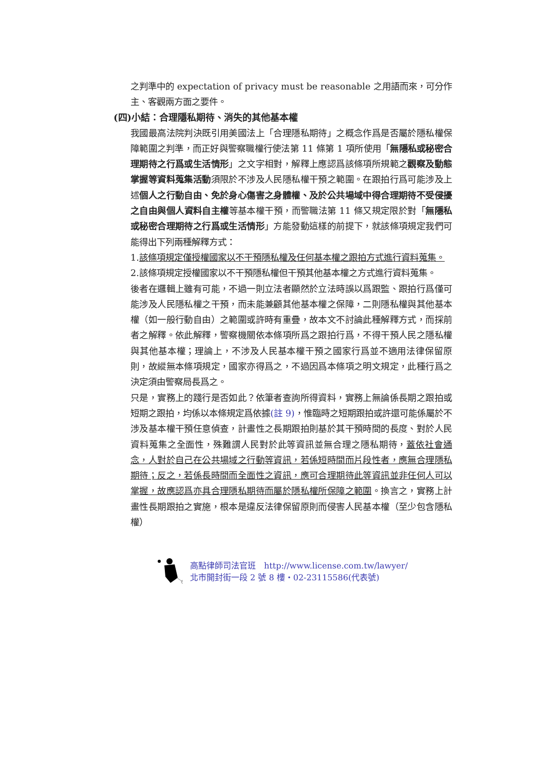之判準中的 expectation of privacy must be reasonable 之用語而來，可分作主、客觀兩方面之要件。
(四)小結：合理隱私期待、消失的其他基本權
我國最高法院判決既引用美國法上「合理隱私期待」之概念作爲是否屬於隱私權保障範圍之判準，而正好與警察職權行使法第 11 條第 1 項所使用「無隱私或秘密合理期待之行爲或生活情形」之文字相對，解釋上應認爲該條項所規範之觀察及動態掌握等資料蒐集活動須限於不涉及人民隱私權干預之範圍。在跟拍行爲可能涉及上述個人之行動自由、免於身心傷害之身體權、及於公共場域中得合理期待不受侵擾之自由與個人資料自主權等基本權干預，而警職法第 11 條又規定限於對「無隱私或秘密合理期待之行爲或生活情形」方能發動這樣的前提下，就該條項規定我們可能得出下列兩種解釋方式：
1.該條項規定僅授權國家以不干預隱私權及任何基本權之跟拍方式進行資料蒐集。
2.該條項規定授權國家以不干預隱私權但干預其他基本權之方式進行資料蒐集。
後者在邏輯上雖有可能，不過一則立法者顯然於立法時誤以爲跟監、跟拍行爲僅可能涉及人民隱私權之干預，而未能兼顧其他基本權之保障，二則隱私權與其他基本權（如一般行動自由）之範圍或許時有重疊，故本文不討論此種解釋方式，而採前者之解釋。依此解釋，警察機關依本條項所爲之跟拍行爲，不得干預人民之隱私權與其他基本權；理論上，不涉及人民基本權干預之國家行爲並不適用法律保留原則，故縱無本條項規定，國家亦得爲之，不過因爲本條項之明文規定，此種行爲之決定須由警察局長爲之。
只是，實務上的踐行是否如此？依筆者查詢所得資料，實務上無論係長期之跟拍或短期之跟拍，均係以本條規定爲依據(註 9)，惟臨時之短期跟拍或許還可能係屬於不涉及基本權干預任意偵查，計畫性之長期跟拍則基於其干預時間的長度、對於人民資料蒐集之全面性，殊難謂人民對於此等資訊並無合理之隱私期待，蓋依社會通念，人對於自己在公共場域之行動等資訊，若係短時間而片段性者，應無合理隱私期待；反之，若係長時間而全面性之資訊，應可合理期待此等資訊並非任何人可以掌握，故應認爲亦具合理隱私期待而屬於隱私權所保障之範圍。換言之，實務上計畫性長期跟拍之實施，根本是違反法律保留原則而侵害人民基本權（至少包含隱私權）
高點律師司法官班　http://www.license.com.tw/lawyer/
北市開封街一段 2 號 8 樓・02-23115586(代表號)